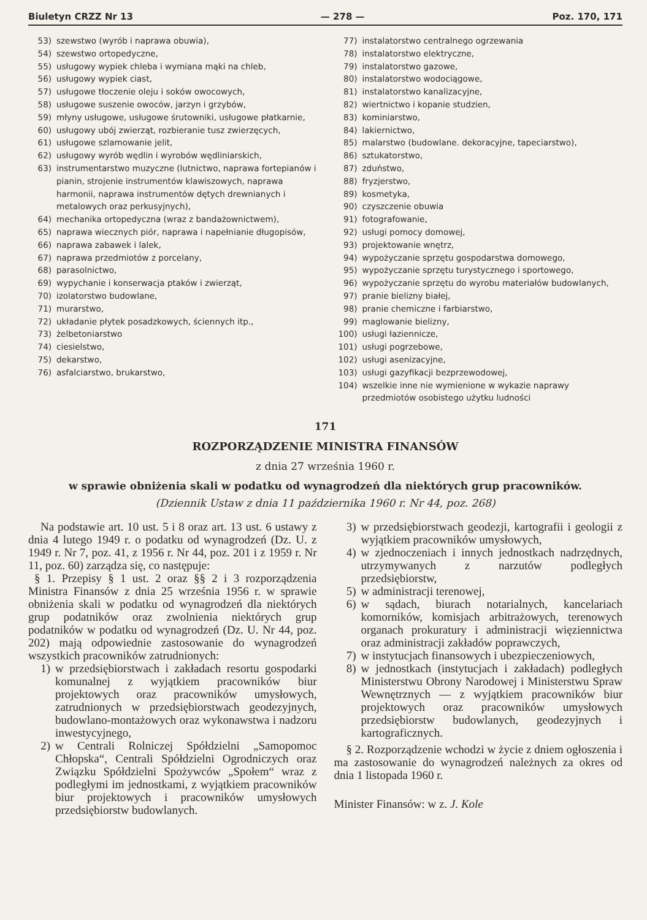Biuletyn CRZZ Nr 13 — 278 — Poz. 170, 171
53) szewstwo (wyrób i naprawa obuwia),
54) szewstwo ortopedyczne,
55) usługowy wypiek chleba i wymiana mąki na chleb,
56) usługowy wypiek ciast,
57) usługowe tłoczenie oleju i soków owocowych,
58) usługowe suszenie owoców, jarzyn i grzybów,
59) młyny usługowe, usługowe śrutowniki, usługowe płatkarnie,
60) usługowy ubój zwierząt, rozbieranie tusz zwierzęcych,
61) usługowe szlamowanie jelit,
62) usługowy wyrób wędlin i wyrobów wędliniarskich,
63) instrumentarstwo muzyczne (lutnictwo, naprawa fortepianów i pianin, strojenie instrumentów klawiszowych, naprawa harmonii, naprawa instrumentów dętych drewnianych i metalowych oraz perkusyjnych),
64) mechanika ortopedyczna (wraz z bandażownictwem),
65) naprawa wiecznych piór, naprawa i napełnianie długopisów,
66) naprawa zabawek i lalek,
67) naprawa przedmiotów z porcelany,
68) parasolnictwo,
69) wypychanie i konserwacja ptaków i zwierząt,
70) izolatorstwo budowlane,
71) murarstwo,
72) układanie płytek posadzkowych, ściennych itp.,
73) żelbetoniarstwo
74) ciesielstwo,
75) dekarstwo,
76) asfalciarstwo, brukarstwo,
77) instalatorstwo centralnego ogrzewania
78) instalatorstwo elektryczne,
79) instalatorstwo gazowe,
80) instalatorstwo wodociągowe,
81) instalatorstwo kanalizacyjne,
82) wiertnictwo i kopanie studzien,
83) kominiarstwo,
84) lakiernictwo,
85) malarstwo (budowlane. dekoracyjne, tapeciarstwo),
86) sztukatorstwo,
87) zduństwo,
88) fryzjerstwo,
89) kosmetyka,
90) czyszczenie obuwia
91) fotografowanie,
92) usługi pomocy domowej,
93) projektowanie wnętrz,
94) wypożyczanie sprzętu gospodarstwa domowego,
95) wypożyczanie sprzętu turystycznego i sportowego,
96) wypożyczanie sprzętu do wyrobu materiałów budowlanych,
97) pranie bielizny białej,
98) pranie chemiczne i farbiarstwo,
99) maglowanie bielizny,
100) usługi łaziennicze,
101) usługi pogrzebowe,
102) usługi asenizacyjne,
103) usługi gazyfikacji bezprzewodowej,
104) wszelkie inne nie wymienione w wykazie naprawy przedmiotów osobistego użytku ludności
171
ROZPORZĄDZENIE MINISTRA FINANSÓW
z dnia 27 września 1960 r.
w sprawie obniżenia skali w podatku od wynagrodzeń dla niektórych grup pracowników.
(Dziennik Ustaw z dnia 11 października 1960 r. Nr 44, poz. 268)
Na podstawie art. 10 ust. 5 i 8 oraz art. 13 ust. 6 ustawy z dnia 4 lutego 1949 r. o podatku od wynagrodzeń (Dz. U. z 1949 r. Nr 7, poz. 41, z 1956 r. Nr 44, poz. 201 i z 1959 r. Nr 11, poz. 60) zarządza się, co następuje:
§ 1. Przepisy § 1 ust. 2 oraz §§ 2 i 3 rozporządzenia Ministra Finansów z dnia 25 września 1956 r. w sprawie obniżenia skali w podatku od wynagrodzeń dla niektórych grup podatników oraz zwolnienia niektórych grup podatników w podatku od wynagrodzeń (Dz. U. Nr 44, poz. 202) mają odpowiednie zastosowanie do wynagrodzeń wszystkich pracowników zatrudnionych:
1) w przedsiębiorstwach i zakładach resortu gospodarki komunalnej z wyjątkiem pracowników biur projektowych oraz pracowników umysłowych, zatrudnionych w przedsiębiorstwach geodezyjnych, budowlano-montażowych oraz wykonawstwa i nadzoru inwestycyjnego,
2) w Centrali Rolniczej Spółdzielni „Samopomoc Chłopska“, Centrali Spółdzielni Ogrodniczych oraz Związku Spółdzielni Spożywców „Społem“ wraz z podległymi im jednostkami, z wyjątkiem pracowników biur projektowych i pracowników umysłowych przedsiębiorstw budowlanych.
3) w przedsiębiorstwach geodezji, kartografii i geologii z wyjątkiem pracowników umysłowych,
4) w zjednoczeniach i innych jednostkach nadrzędnych, utrzymywanych z narzutów podległych przedsiębiorstw,
5) w administracji terenowej,
6) w sądach, biurach notarialnych, kancelariach komorników, komisjach arbitrażowych, terenowych organach prokuratury i administracji więziennictwa oraz administracji zakładów poprawczych,
7) w instytucjach finansowych i ubezpieczeniowych,
8) w jednostkach (instytucjach i zakładach) podległych Ministerstwu Obrony Narodowej i Ministerstwu Spraw Wewnętrznych — z wyjątkiem pracowników biur projektowych oraz pracowników umysłowych przedsiębiorstw budowlanych, geodezyjnych i kartograficznych.
§ 2. Rozporządzenie wchodzi w życie z dniem ogłoszenia i ma zastosowanie do wynagrodzeń należnych za okres od dnia 1 listopada 1960 r.
Minister Finansów: w z. J. Kole